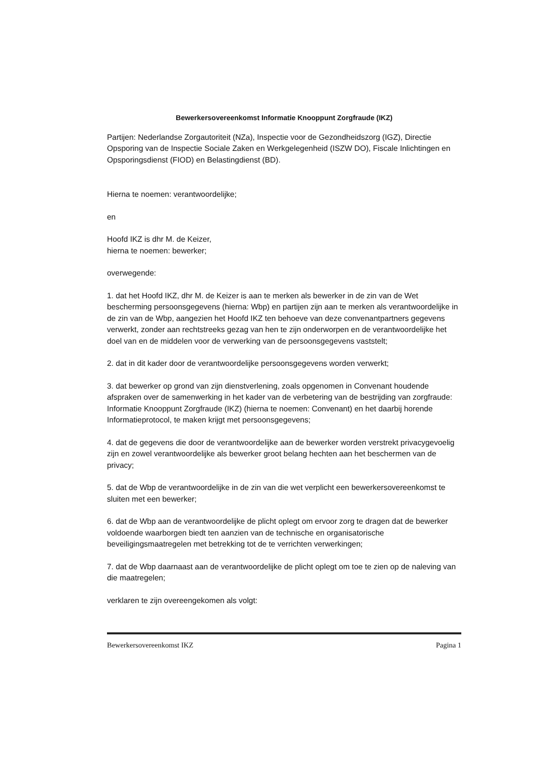Bewerkersovereenkomst Informatie Knooppunt Zorgfraude (IKZ)
Partijen: Nederlandse Zorgautoriteit (NZa), Inspectie voor de Gezondheidszorg (IGZ), Directie Opsporing van de Inspectie Sociale Zaken en Werkgelegenheid (ISZW DO), Fiscale Inlichtingen en Opsporingsdienst (FIOD) en Belastingdienst (BD).
Hierna te noemen: verantwoordelijke;
en
Hoofd IKZ is dhr M. de Keizer,
hierna te noemen: bewerker;
overwegende:
1. dat het Hoofd IKZ, dhr M. de Keizer is aan te merken als bewerker in de zin van de Wet bescherming persoonsgegevens (hierna: Wbp) en partijen zijn aan te merken als verantwoordelijke in de zin van de Wbp, aangezien het Hoofd IKZ ten behoeve van deze convenantpartners gegevens verwerkt, zonder aan rechtstreeks gezag van hen te zijn onderworpen en de verantwoordelijke het doel van en de middelen voor de verwerking van de persoonsgegevens vaststelt;
2. dat in dit kader door de verantwoordelijke persoonsgegevens worden verwerkt;
3. dat bewerker op grond van zijn dienstverlening, zoals opgenomen in Convenant houdende afspraken over de samenwerking in het kader van de verbetering van de bestrijding van zorgfraude: Informatie Knooppunt Zorgfraude (IKZ) (hierna te noemen: Convenant) en het daarbij horende Informatieprotocol, te maken krijgt met persoonsgegevens;
4. dat de gegevens die door de verantwoordelijke aan de bewerker worden verstrekt privacygevoelig zijn en zowel verantwoordelijke als bewerker groot belang hechten aan het beschermen van de privacy;
5. dat de Wbp de verantwoordelijke in de zin van die wet verplicht een bewerkersovereenkomst te sluiten met een bewerker;
6. dat de Wbp aan de verantwoordelijke de plicht oplegt om ervoor zorg te dragen dat de bewerker voldoende waarborgen biedt ten aanzien van de technische en organisatorische beveiligingsmaatregelen met betrekking tot de te verrichten verwerkingen;
7. dat de Wbp daarnaast aan de verantwoordelijke de plicht oplegt om toe te zien op de naleving van die maatregelen;
verklaren te zijn overeengekomen als volgt:
Bewerkersovereenkomst IKZ Pagina 1